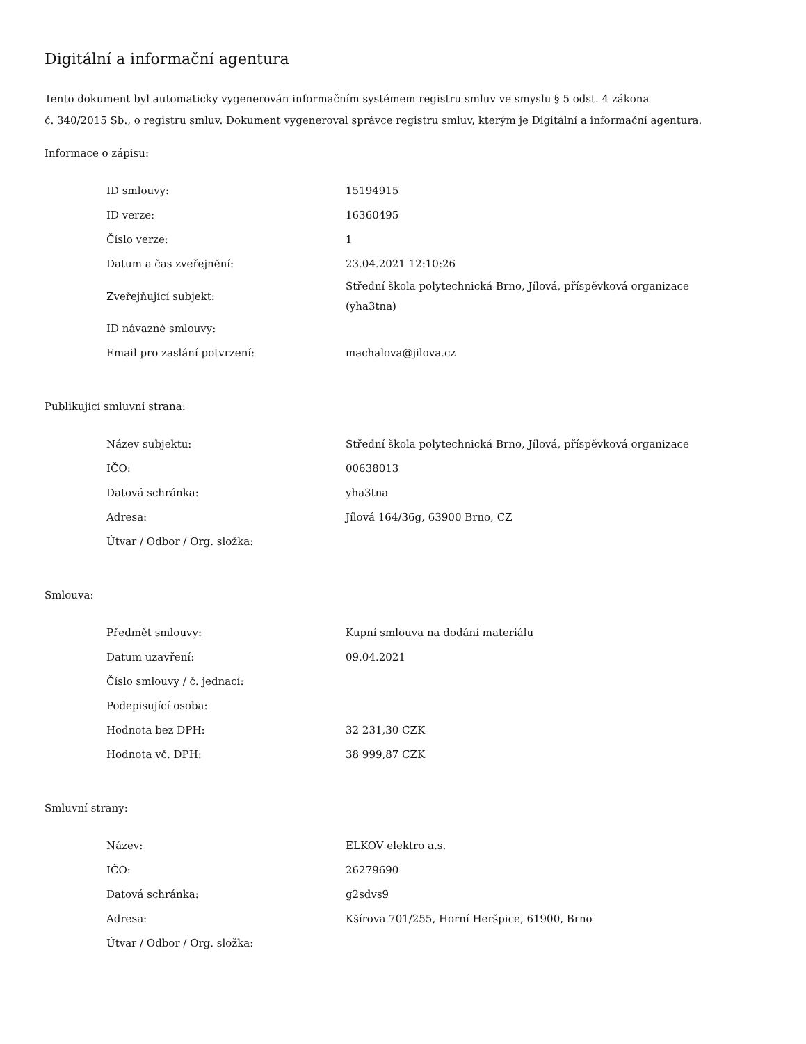Digitální a informační agentura
Tento dokument byl automaticky vygenerován informačním systémem registru smluv ve smyslu § 5 odst. 4 zákona
č. 340/2015 Sb., o registru smluv. Dokument vygeneroval správce registru smluv, kterým je Digitální a informační agentura.
Informace o zápisu:
| ID smlouvy: | 15194915 |
| ID verze: | 16360495 |
| Číslo verze: | 1 |
| Datum a čas zveřejnění: | 23.04.2021 12:10:26 |
| Zveřejňující subjekt: | Střední škola polytechnická Brno, Jílová, příspěvková organizace (yha3tna) |
| ID návazné smlouvy: | |
| Email pro zaslání potvrzení: | machalova@jilova.cz |
Publikující smluvní strana:
| Název subjektu: | Střední škola polytechnická Brno, Jílová, příspěvková organizace |
| IČO: | 00638013 |
| Datová schránka: | yha3tna |
| Adresa: | Jílová 164/36g, 63900 Brno, CZ |
| Útvar / Odbor / Org. složka: | |
Smlouva:
| Předmět smlouvy: | Kupní smlouva na dodání materiálu |
| Datum uzavření: | 09.04.2021 |
| Číslo smlouvy / č. jednací: | |
| Podepisující osoba: | |
| Hodnota bez DPH: | 32 231,30 CZK |
| Hodnota vč. DPH: | 38 999,87 CZK |
Smluvní strany:
| Název: | ELKOV elektro a.s. |
| IČO: | 26279690 |
| Datová schránka: | g2sdvs9 |
| Adresa: | Kšírova 701/255, Horní Heršpice, 61900, Brno |
| Útvar / Odbor / Org. složka: | |